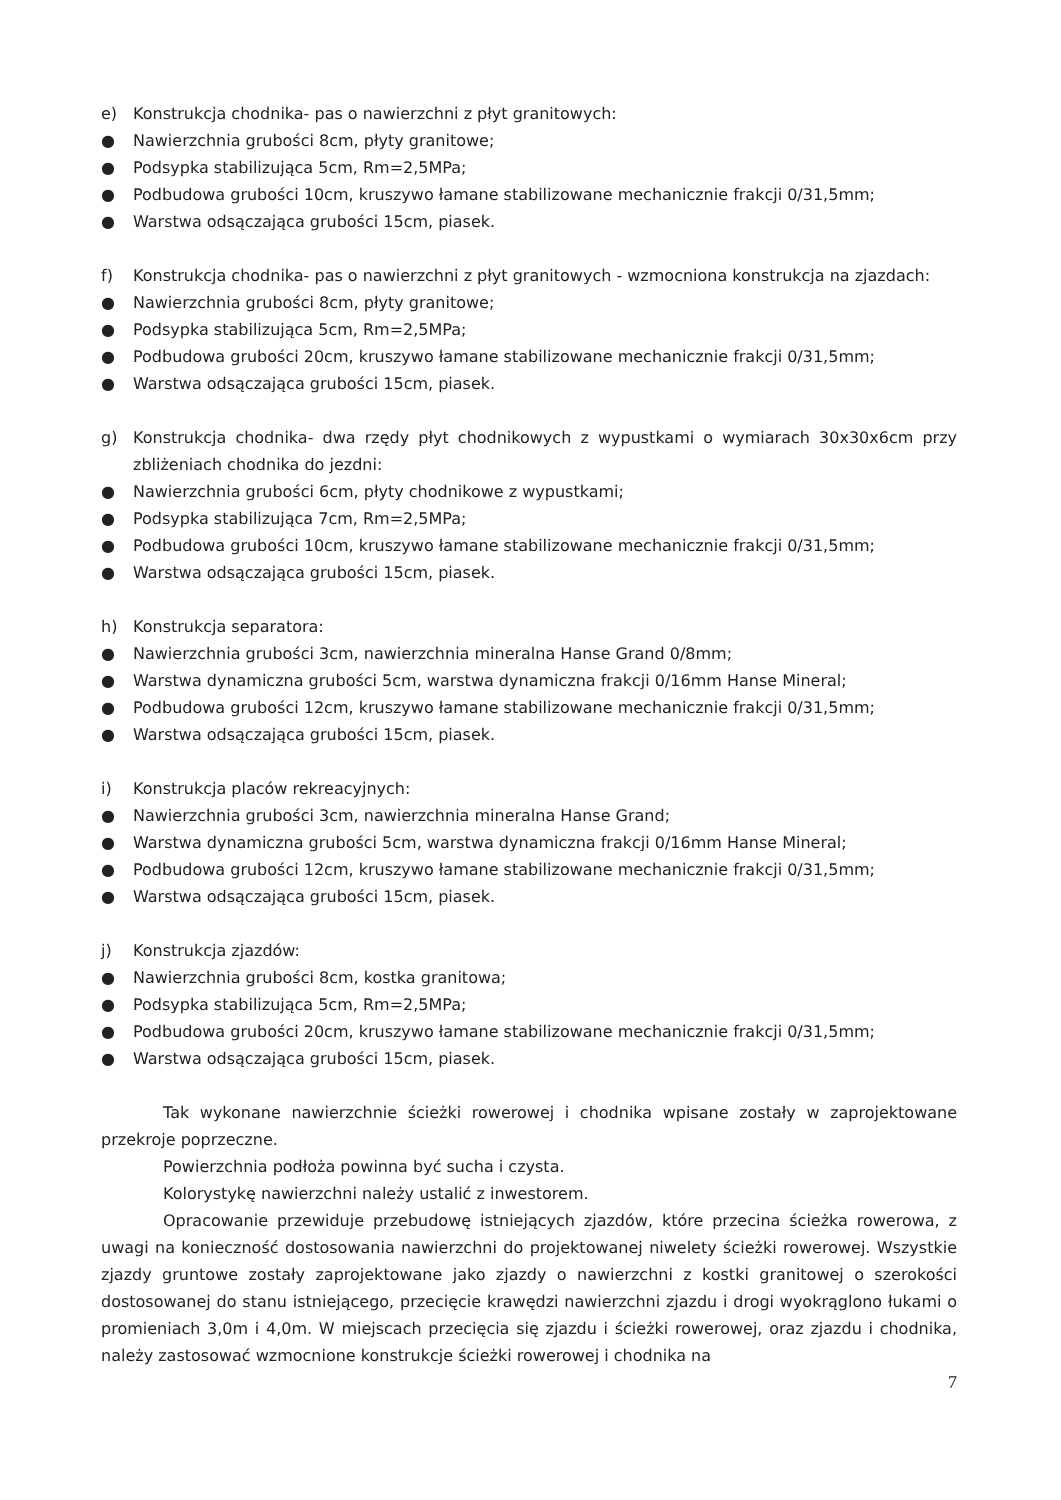e) Konstrukcja chodnika- pas o nawierzchni z płyt granitowych:
● Nawierzchnia grubości 8cm, płyty granitowe;
● Podsypka stabilizująca 5cm, Rm=2,5MPa;
● Podbudowa grubości 10cm, kruszywo łamane stabilizowane mechanicznie frakcji 0/31,5mm;
● Warstwa odsączająca grubości 15cm, piasek.
f) Konstrukcja chodnika- pas o nawierzchni z płyt granitowych - wzmocniona konstrukcja na zjazdach:
● Nawierzchnia grubości 8cm, płyty granitowe;
● Podsypka stabilizująca 5cm, Rm=2,5MPa;
● Podbudowa grubości 20cm, kruszywo łamane stabilizowane mechanicznie frakcji 0/31,5mm;
● Warstwa odsączająca grubości 15cm, piasek.
g) Konstrukcja chodnika- dwa rzędy płyt chodnikowych z wypustkami o wymiarach 30x30x6cm przy zbliżeniach chodnika do jezdni:
● Nawierzchnia grubości 6cm, płyty chodnikowe z wypustkami;
● Podsypka stabilizująca 7cm, Rm=2,5MPa;
● Podbudowa grubości 10cm, kruszywo łamane stabilizowane mechanicznie frakcji 0/31,5mm;
● Warstwa odsączająca grubości 15cm, piasek.
h) Konstrukcja separatora:
● Nawierzchnia grubości 3cm, nawierzchnia mineralna Hanse Grand 0/8mm;
● Warstwa dynamiczna grubości 5cm, warstwa dynamiczna frakcji 0/16mm Hanse Mineral;
● Podbudowa grubości 12cm, kruszywo łamane stabilizowane mechanicznie frakcji 0/31,5mm;
● Warstwa odsączająca grubości 15cm, piasek.
i) Konstrukcja placów rekreacyjnych:
● Nawierzchnia grubości 3cm, nawierzchnia mineralna Hanse Grand;
● Warstwa dynamiczna grubości 5cm, warstwa dynamiczna frakcji 0/16mm Hanse Mineral;
● Podbudowa grubości 12cm, kruszywo łamane stabilizowane mechanicznie frakcji 0/31,5mm;
● Warstwa odsączająca grubości 15cm, piasek.
j) Konstrukcja zjazdów:
● Nawierzchnia grubości 8cm, kostka granitowa;
● Podsypka stabilizująca 5cm, Rm=2,5MPa;
● Podbudowa grubości 20cm, kruszywo łamane stabilizowane mechanicznie frakcji 0/31,5mm;
● Warstwa odsączająca grubości 15cm, piasek.
Tak wykonane nawierzchnie ścieżki rowerowej i chodnika wpisane zostały w zaprojektowane przekroje poprzeczne.
Powierzchnia podłoża powinna być sucha i czysta.
Kolorystykę nawierzchni należy ustalić z inwestorem.
Opracowanie przewiduje przebudowę istniejących zjazdów, które przecina ścieżka rowerowa, z uwagi na konieczność dostosowania nawierzchni do projektowanej niwelety ścieżki rowerowej. Wszystkie zjazdy gruntowe zostały zaprojektowane jako zjazdy o nawierzchni z kostki granitowej o szerokości dostosowanej do stanu istniejącego, przecięcie krawędzi nawierzchni zjazdu i drogi wyokrąglono łukami o promieniach 3,0m i 4,0m. W miejscach przecięcia się zjazdu i ścieżki rowerowej, oraz zjazdu i chodnika, należy zastosować wzmocnione konstrukcje ścieżki rowerowej i chodnika na
7